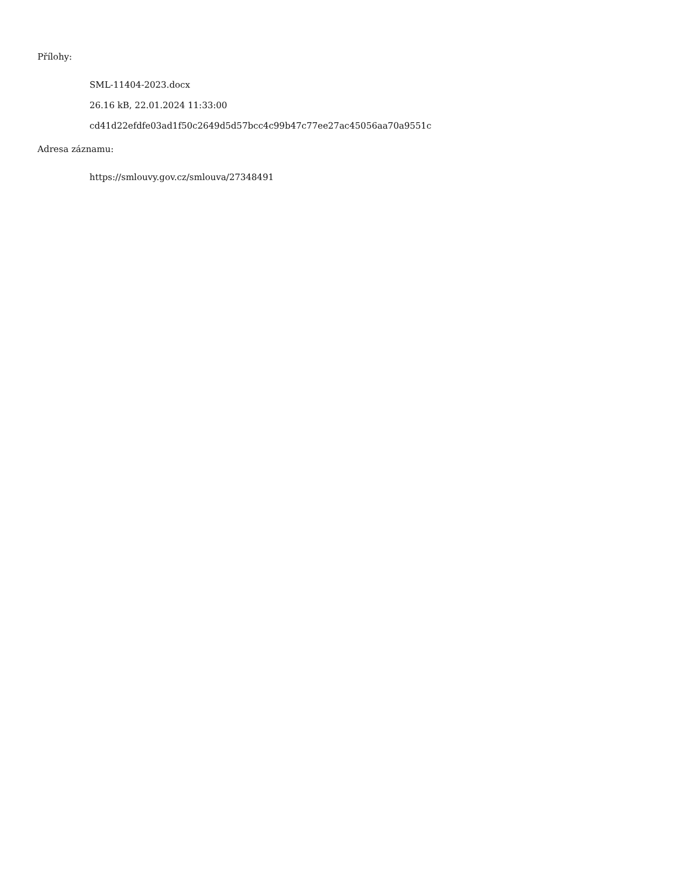Přílohy:
SML-11404-2023.docx
26.16 kB, 22.01.2024 11:33:00
cd41d22efdfe03ad1f50c2649d5d57bcc4c99b47c77ee27ac45056aa70a9551c
Adresa záznamu:
https://smlouvy.gov.cz/smlouva/27348491